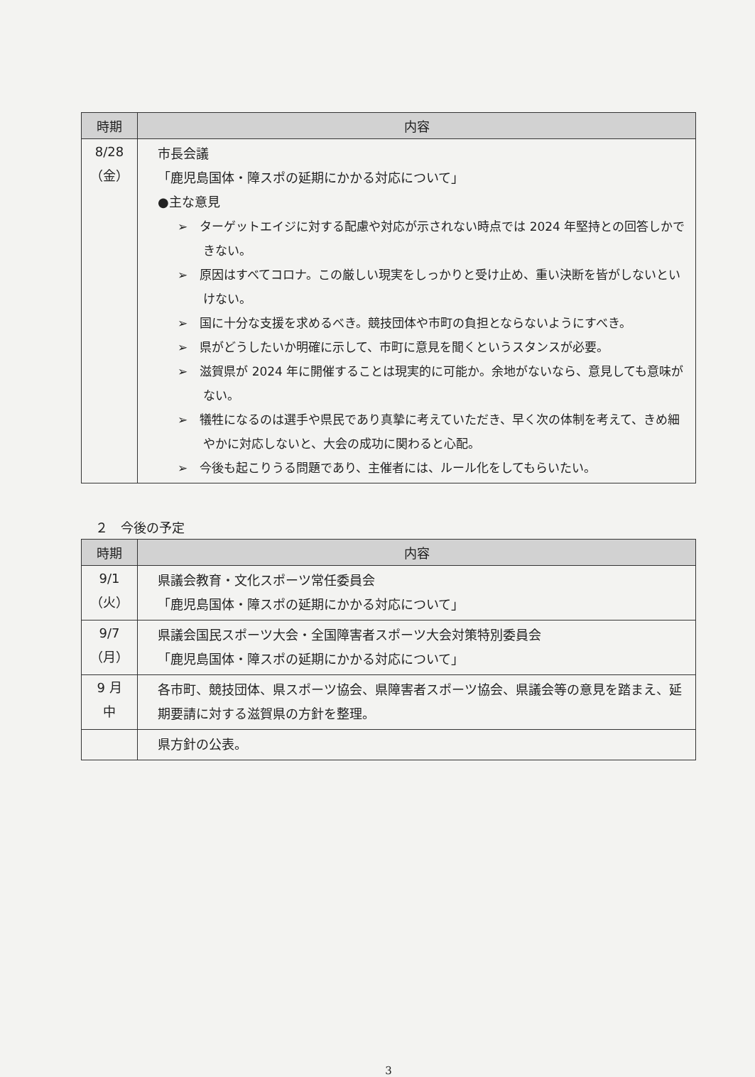| 時期 | 内容 |
| --- | --- |
| 8/28 （金） | 市長会議 「鹿児島国体・障スポの延期にかかる対応について」 ●主な意見 ➢ ターゲットエイジに対する配慮や対応が示されない時点では 2024 年堅持との回答しかできない。 ➢ 原因はすべてコロナ。この厳しい現実をしっかりと受け止め、重い決断を皆がしないといけない。 ➢ 国に十分な支援を求めるべき。競技団体や市町の負担とならないようにすべき。 ➢ 県がどうしたいか明確に示して、市町に意見を聞くというスタンスが必要。 ➢ 滋賀県が 2024 年に開催することは現実的に可能か。余地がないなら、意見しても意味がない。 ➢ 犠牲になるのは選手や県民であり真摯に考えていただき、早く次の体制を考えて、きめ細やかに対応しないと、大会の成功に関わると心配。 ➢ 今後も起こりうる問題であり、主催者には、ルール化をしてもらいたい。 |
２　今後の予定
| 時期 | 内容 |
| --- | --- |
| 9/1 （火） | 県議会教育・文化スポーツ常任委員会 「鹿児島国体・障スポの延期にかかる対応について」 |
| 9/7 （月） | 県議会国民スポーツ大会・全国障害者スポーツ大会対策特別委員会 「鹿児島国体・障スポの延期にかかる対応について」 |
| 9 月 中 | 各市町、競技団体、県スポーツ協会、県障害者スポーツ協会、県議会等の意見を踏まえ、延期要請に対する滋賀県の方針を整理。 |
| | 県方針の公表。 |
3